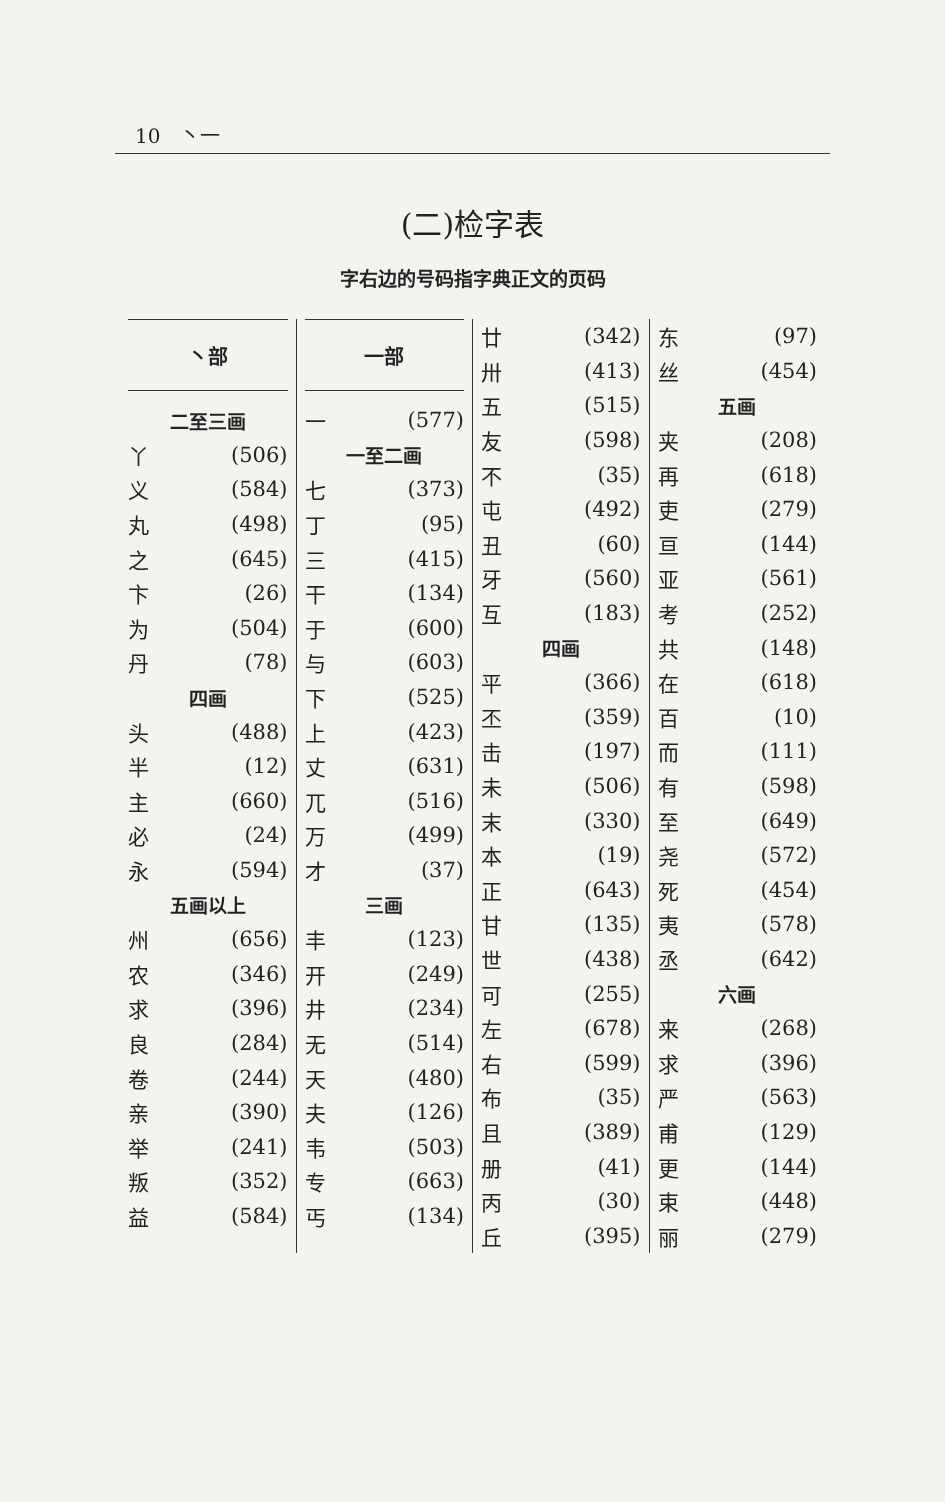10 丶一
(二)检字表
字右边的号码指字典正文的页码
丶部
二至三画
丫 (506)
义 (584)
丸 (498)
之 (645)
卞 (26)
为 (504)
丹 (78)
四画
头 (488)
半 (12)
主 (660)
必 (24)
永 (594)
五画以上
州 (656)
农 (346)
求 (396)
良 (284)
卷 (244)
亲 (390)
举 (241)
叛 (352)
益 (584)
一部
一 (577)
一至二画
七 (373)
丁 (95)
三 (415)
干 (134)
于 (600)
与 (603)
下 (525)
上 (423)
丈 (631)
兀 (516)
万 (499)
才 (37)
三画
丰 (123)
开 (249)
井 (234)
无 (514)
天 (480)
夫 (126)
韦 (503)
专 (663)
丐 (134)
廿 (342)
卅 (413)
五 (515)
友 (598)
不 (35)
屯 (492)
丑 (60)
牙 (560)
互 (183)
四画
平 (366)
丕 (359)
击 (197)
未 (506)
末 (330)
本 (19)
正 (643)
甘 (135)
世 (438)
可 (255)
左 (678)
右 (599)
布 (35)
且 (389)
册 (41)
丙 (30)
丘 (395)
东 (97)
丝 (454)
五画
夹 (208)
再 (618)
吏 (279)
亘 (144)
亚 (561)
考 (252)
共 (148)
在 (618)
百 (10)
而 (111)
有 (598)
至 (649)
尧 (572)
死 (454)
夷 (578)
丞 (642)
六画
来 (268)
求 (396)
严 (563)
甫 (129)
更 (144)
束 (448)
丽 (279)